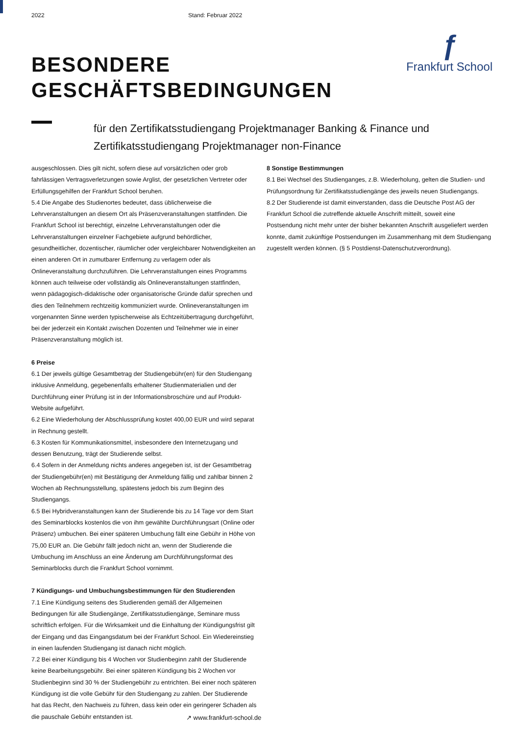2022 Stand: Februar 2022
ƒ
Frankfurt School
BESONDERE
GESCHÄFTSBEDINGUNGEN
für den Zertifikatsstudiengang Projektmanager Banking & Finance und
Zertifikatsstudiengang Projektmanager non-Finance
ausgeschlossen. Dies gilt nicht, sofern diese auf vorsätzlichen oder grob fahrlässigen Vertragsverletzungen sowie Arglist, der gesetzlichen Vertreter oder Erfüllungsgehilfen der Frankfurt School beruhen.
5.4 Die Angabe des Studienortes bedeutet, dass üblicherweise die Lehrveranstaltungen an diesem Ort als Präsenzveranstaltungen stattfinden. Die Frankfurt School ist berechtigt, einzelne Lehrveranstaltungen oder die Lehrveranstaltungen einzelner Fachgebiete aufgrund behördlicher, gesundheitlicher, dozentischer, räumlicher oder vergleichbarer Notwendigkeiten an einen anderen Ort in zumutbarer Entfernung zu verlagern oder als Onlineveranstaltung durchzuführen. Die Lehrveranstaltungen eines Programms können auch teilweise oder vollständig als Onlineveranstaltungen stattfinden, wenn pädagogisch-didaktische oder organisatorische Gründe dafür sprechen und dies den Teilnehmern rechtzeitig kommuniziert wurde. Onlineveranstaltungen im vorgenannten Sinne werden typischerweise als Echtzeitübertragung durchgeführt, bei der jederzeit ein Kontakt zwischen Dozenten und Teilnehmer wie in einer Präsenzveranstaltung möglich ist.
6 Preise
6.1 Der jeweils gültige Gesamtbetrag der Studiengebühr(en) für den Studiengang inklusive Anmeldung, gegebenenfalls erhaltener Studienmaterialien und der Durchführung einer Prüfung ist in der Informationsbroschüre und auf Produkt-Website aufgeführt.
6.2 Eine Wiederholung der Abschlussprüfung kostet 400,00 EUR und wird separat in Rechnung gestellt.
6.3 Kosten für Kommunikationsmittel, insbesondere den Internetzugang und dessen Benutzung, trägt der Studierende selbst.
6.4 Sofern in der Anmeldung nichts anderes angegeben ist, ist der Gesamtbetrag der Studiengebühr(en) mit Bestätigung der Anmeldung fällig und zahlbar binnen 2 Wochen ab Rechnungsstellung, spätestens jedoch bis zum Beginn des Studiengangs.
6.5 Bei Hybridveranstaltungen kann der Studierende bis zu 14 Tage vor dem Start des Seminarblocks kostenlos die von ihm gewählte Durchführungsart (Online oder Präsenz) umbuchen. Bei einer späteren Umbuchung fällt eine Gebühr in Höhe von 75,00 EUR an. Die Gebühr fällt jedoch nicht an, wenn der Studierende die Umbuchung im Anschluss an eine Änderung am Durchführungsformat des Seminarblocks durch die Frankfurt School vornimmt.
7 Kündigungs- und Umbuchungsbestimmungen für den Studierenden
7.1 Eine Kündigung seitens des Studierenden gemäß der Allgemeinen Bedingungen für alle Studiengänge, Zertifikatsstudiengänge, Seminare muss schriftlich erfolgen. Für die Wirksamkeit und die Einhaltung der Kündigungsfrist gilt der Eingang und das Eingangsdatum bei der Frankfurt School. Ein Wiedereinstieg in einen laufenden Studiengang ist danach nicht möglich.
7.2 Bei einer Kündigung bis 4 Wochen vor Studienbeginn zahlt der Studierende keine Bearbeitungsgebühr. Bei einer späteren Kündigung bis 2 Wochen vor Studienbeginn sind 30 % der Studiengebühr zu entrichten. Bei einer noch späteren Kündigung ist die volle Gebühr für den Studiengang zu zahlen. Der Studierende hat das Recht, den Nachweis zu führen, dass kein oder ein geringerer Schaden als die pauschale Gebühr entstanden ist.
8 Sonstige Bestimmungen
8.1 Bei Wechsel des Studienganges, z.B. Wiederholung, gelten die Studien- und Prüfungsordnung für Zertifikatsstudiengänge des jeweils neuen Studiengangs.
8.2 Der Studierende ist damit einverstanden, dass die Deutsche Post AG der Frankfurt School die zutreffende aktuelle Anschrift mitteilt, soweit eine Postsendung nicht mehr unter der bisher bekannten Anschrift ausgeliefert werden konnte, damit zukünftige Postsendungen im Zusammenhang mit dem Studiengang zugestellt werden können. (§ 5 Postdienst-Datenschutzverordnung).
↗ www.frankfurt-school.de